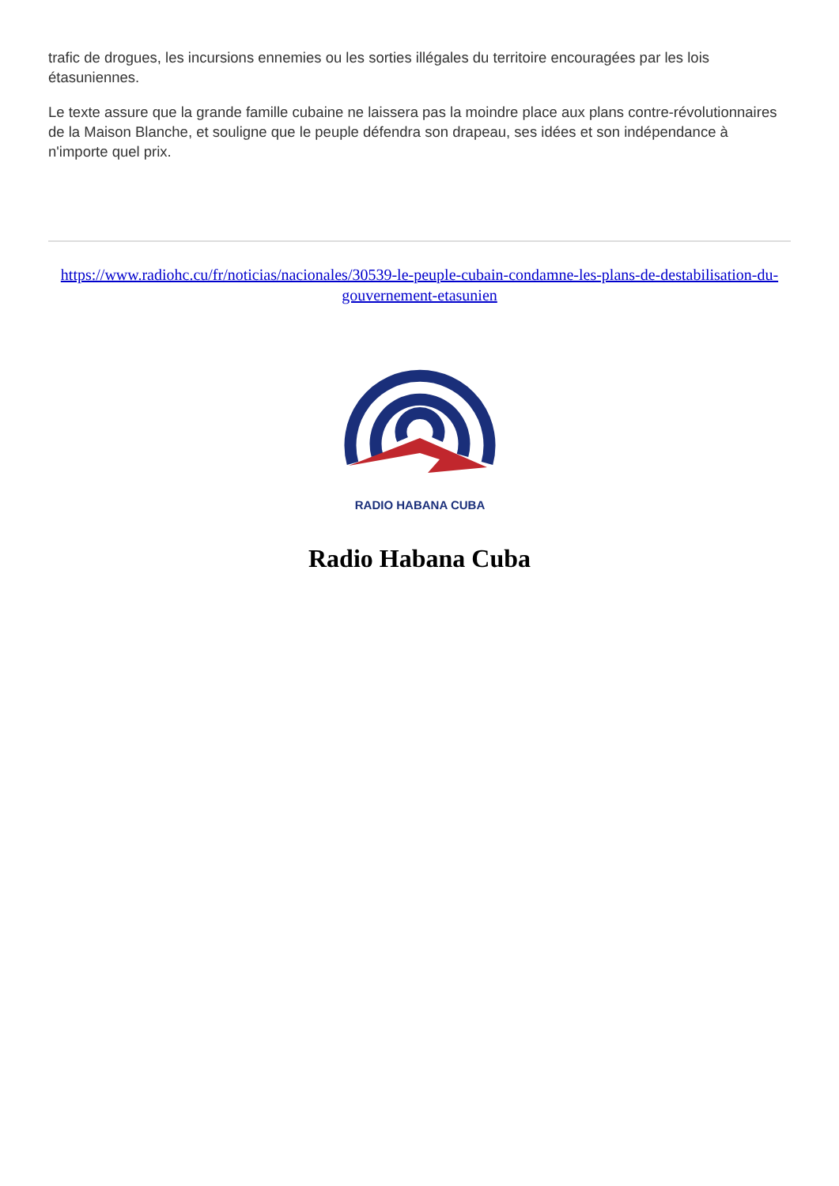trafic de drogues, les incursions ennemies ou les sorties illégales du territoire encouragées par les lois étasuniennes.
Le texte assure que la grande famille cubaine ne laissera pas la moindre place aux plans contre-révolutionnaires de la Maison Blanche, et souligne que le peuple défendra son drapeau, ses idées et son indépendance à n'importe quel prix.
https://www.radiohc.cu/fr/noticias/nacionales/30539-le-peuple-cubain-condamne-les-plans-de-destabilisation-du-gouvernement-etasunien
RADIO HABANA CUBA
Radio Habana Cuba